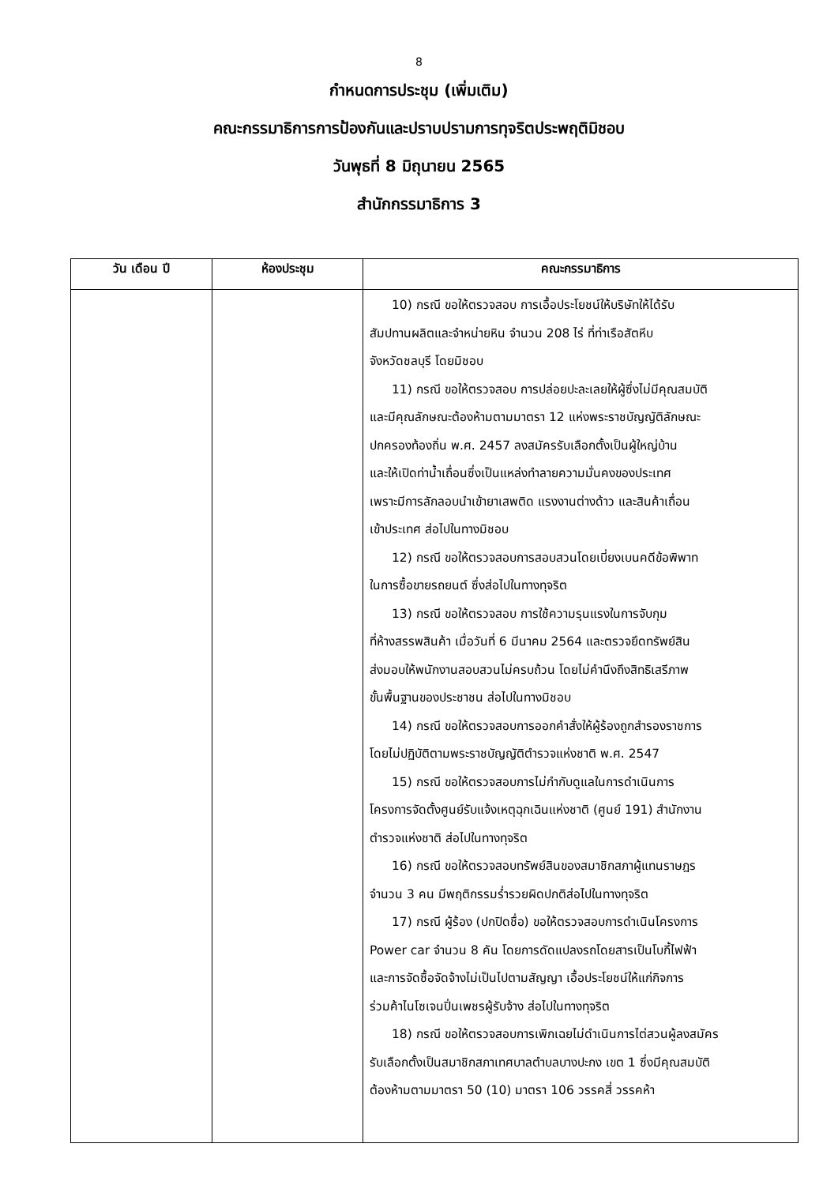8
กำหนดการประชุม (เพิ่มเติม)
คณะกรรมาธิการการป้องกันและปราบปรามการทุจริตประพฤติมิชอบ
วันพุธที่ 8 มิถุนายน 2565
สำนักกรรมาธิการ 3
| วัน เดือน ปี | ห้องประชุม | คณะกรรมาธิการ |
| --- | --- | --- |
| | | 10) กรณี ขอให้ตรวจสอบ การเอื้อประโยชน์ให้บริษัทให้ได้รับ สัมปทานผลิตและจำหน่ายหิน จำนวน 208 ไร่ ที่ท่าเรือสัตหีบ จังหวัดชลบุรี โดยมิชอบ 11) กรณี ขอให้ตรวจสอบ การปล่อยปะละเลยให้ผู้ซึ่งไม่มีคุณสมบัติ และมีคุณลักษณะต้องห้ามตามมาตรา 12 แห่งพระราชบัญญัติลักษณะ ปกครองท้องถิ่น พ.ศ. 2457 ลงสมัครรับเลือกตั้งเป็นผู้ใหญ่บ้าน และให้เปิดท่าน้ำเถื่อนซึ่งเป็นแหล่งทำลายความมั่นคงของประเทศ เพราะมีการลักลอบนำเข้ายาเสพติด แรงงานต่างด้าว และสินค้าเถื่อน เข้าประเทศ ส่อไปในทางมิชอบ 12) กรณี ขอให้ตรวจสอบการสอบสวนโดยเบี่ยงเบนคดีข้อพิพาท ในการซื้อขายรถยนต์ ซึ่งส่อไปในทางทุจริต 13) กรณี ขอให้ตรวจสอบ การใช้ความรุนแรงในการจับกุม ที่ห้างสรรพสินค้า เมื่อวันที่ 6 มีนาคม 2564 และตรวจยึดทรัพย์สิน ส่งมอบให้พนักงานสอบสวนไม่ครบถ้วน โดยไม่คำนึงถึงสิทธิเสรีภาพ ขั้นพื้นฐานของประชาชน ส่อไปในทางมิชอบ 14) กรณี ขอให้ตรวจสอบการออกคำสั่งให้ผู้ร้องถูกสำรองราชการ โดยไม่ปฏิบัติตามพระราชบัญญัติตำรวจแห่งชาติ พ.ศ. 2547 15) กรณี ขอให้ตรวจสอบการไม่กำกับดูแลในการดำเนินการ โครงการจัดตั้งศูนย์รับแจ้งเหตุฉุกเฉินแห่งชาติ (ศูนย์ 191) สำนักงาน ตำรวจแห่งชาติ ส่อไปในทางทุจริต 16) กรณี ขอให้ตรวจสอบทรัพย์สินของสมาชิกสภาผู้แทนราษฎร จำนวน 3 คน มีพฤติกรรมร่ำรวยผิดปกติส่อไปในทางทุจริต 17) กรณี ผู้ร้อง (ปกปิดชื่อ) ขอให้ตรวจสอบการดำเนินโครงการ Power car จำนวน 8 คัน โดยการดัดแปลงรถโดยสารเป็นโบกี้ไฟฟ้า และการจัดซื้อจัดจ้างไม่เป็นไปตามสัญญา เอื้อประโยชน์ให้แก่กิจการ ร่วมค้าไนโซเจนปิ่นเพชรผู้รับจ้าง ส่อไปในทางทุจริต 18) กรณี ขอให้ตรวจสอบการเพิกเฉยไม่ดำเนินการไต่สวนผู้ลงสมัคร รับเลือกตั้งเป็นสมาชิกสภาเทศบาลตำบลบางปะกง เขต 1 ซึ่งมีคุณสมบัติ ต้องห้ามตามมาตรา 50 (10) มาตรา 106 วรรคสี่ วรรคห้า |